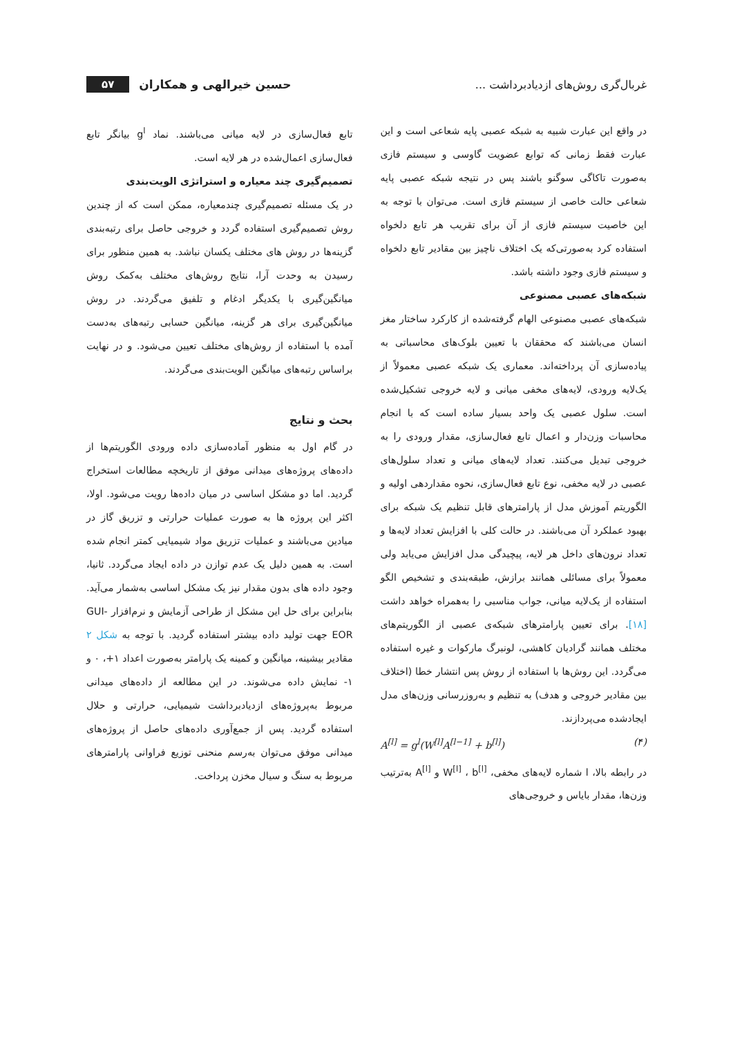غربال‌گری روش‌های ازدیادبرداشت ...
حسین خیرالهی و همکاران ۵۷
در واقع این عبارت شبیه به شبکه عصبی پایه شعاعی است و این عبارت فقط زمانی که توابع عضویت گاوسی و سیستم فازی به‌صورت تاکاگی سوگنو باشند پس در نتیجه شبکه عصبی پایه شعاعی حالت خاصی از سیستم فازی است. می‌توان با توجه به این خاصیت سیستم فازی از آن برای تقریب هر تابع دلخواه استفاده کرد به‌صورتی‌که یک اختلاف ناچیز بین مقادیر تابع دلخواه و سیستم فازی وجود داشته باشد.
شبکه‌های عصبی مصنوعی
شبکه‌های عصبی مصنوعی الهام گرفته‌شده از کارکرد ساختار مغز انسان می‌باشند که محققان با تعیین بلوک‌های محاسباتی به پیاده‌سازی آن پرداخته‌اند. معماری یک شبکه عصبی معمولاً از یک‌لایه ورودی، لایه‌های مخفی میانی و لایه خروجی تشکیل‌شده است. سلول عصبی یک واحد بسیار ساده است که با انجام محاسبات وزن‌دار و اعمال تابع فعال‌سازی، مقدار ورودی را به خروجی تبدیل می‌کنند. تعداد لایه‌های میانی و تعداد سلول‌های عصبی در لایه مخفی، نوع تابع فعال‌سازی، نحوه مقداردهی اولیه و الگوریتم آموزش مدل از پارامترهای قابل تنظیم یک شبکه برای بهبود عملکرد آن می‌باشند. در حالت کلی با افزایش تعداد لایه‌ها و تعداد نرون‌های داخل هر لایه، پیچیدگی مدل افزایش می‌یابد ولی معمولاً برای مسائلی همانند برازش، طبقه‌بندی و تشخیص الگو استفاده از یک‌لایه میانی، جواب مناسبی را به‌همراه خواهد داشت [۱۸]. برای تعیین پارامترهای شبکه‌ی عصبی از الگوریتم‌های مختلف همانند گرادیان کاهشی، لونبرگ مارکوات و غیره استفاده می‌گردد. این روش‌ها با استفاده از روش پس انتشار خطا (اختلاف بین مقادیر خروجی و هدف) به تنظیم و به‌روزرسانی وزن‌های مدل ایجادشده می‌پردازند.
A<sup>[l]</sup> = g<sup>l</sup>(W<sup>[l]</sup>A<sup>[l−1]</sup> + b<sup>[l]</sup>) (۴)
در رابطه بالا، l شماره لایه‌های مخفی، W<sup>[l]</sup> ، b<sup>[l]</sup> و A<sup>[l]</sup> به‌ترتیب وزن‌ها، مقدار بایاس و خروجی‌های
تابع فعال‌سازی در لایه میانی می‌باشند. نماد g<sup>l</sup> بیانگر تابع فعال‌سازی اعمال‌شده در هر لایه است.
تصمیم‌گیری چند معیاره و استراتژی الویت‌بندی
در یک مسئله تصمیم‌گیری چندمعیاره، ممکن است که از چندین روش تصمیم‌گیری استفاده گردد و خروجی حاصل برای رتبه‌بندی گزینه‌ها در روش های مختلف یکسان نباشد. به همین منظور برای رسیدن به وحدت آرا، نتایج روش‌های مختلف به‌کمک روش میانگین‌گیری با یکدیگر ادغام و تلفیق می‌گردند. در روش میانگین‌گیری برای هر گزینه، میانگین حسابی رتبه‌های به‌دست آمده با استفاده از روش‌های مختلف تعیین می‌شود. و در نهایت براساس رتبه‌های میانگین الویت‌بندی می‌گردند.
بحث و نتایج
در گام اول به منظور آماده‌سازی داده ورودی الگوریتم‌ها از داده‌های پروژه‌های میدانی موفق از تاریخچه مطالعات استخراج گردید. اما دو مشکل اساسی در میان داده‌ها رویت می‌شود. اولا، اکثر این پروژه ها به صورت عملیات حرارتی و تزریق گاز در میادین می‌باشند و عملیات تزریق مواد شیمیایی کمتر انجام شده است. به همین دلیل یک عدم توازن در داده ایجاد می‌گردد. ثانیا، وجود داده های بدون مقدار نیز یک مشکل اساسی به‌شمار می‌آید. بنابراین برای حل این مشکل از طراحی آزمایش و نرم‌افزار GUI-EOR جهت تولید داده بیشتر استفاده گردید. با توجه به شکل ۲ مقادیر بیشینه، میانگین و کمینه یک پارامتر به‌صورت اعداد ۱+، ۰ و ۱- نمایش داده می‌شوند. در این مطالعه از داده‌های میدانی مربوط به‌پروژه‌های ازدیادبرداشت شیمیایی، حرارتی و حلال استفاده گردید. پس از جمع‌آوری داده‌های حاصل از پروژه‌های میدانی موفق می‌توان به‌رسم منحنی توزیع فراوانی پارامترهای مربوط به سنگ و سیال مخزن پرداخت.